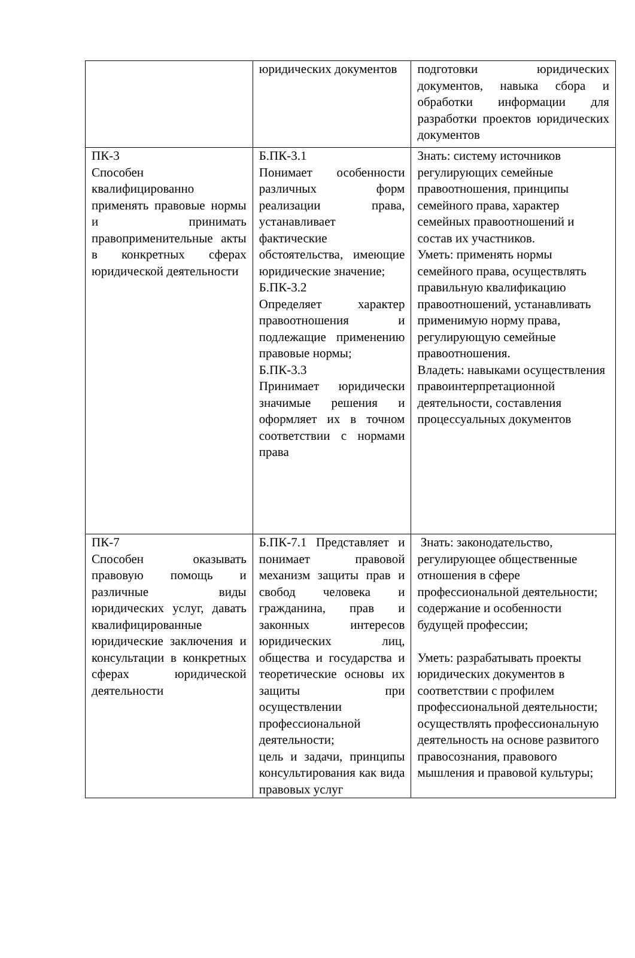| | юридических документов | подготовки юридических документов, навыка сбора и обработки информации для разработки проектов юридических документов |
| ПК-3 Способен квалифицированно применять правовые нормы и принимать правоприменительные акты в конкретных сферах юридической деятельности | Б.ПК-3.1 Понимает особенности различных форм реализации права, устанавливает фактические обстоятельства, имеющие юридические значение; Б.ПК-3.2 Определяет характер правоотношения и подлежащие применению правовые нормы; Б.ПК-3.3 Принимает юридически значимые решения и оформляет их в точном соответствии с нормами права | Знать: систему источников регулирующих семейные правоотношения, принципы семейного права, характер семейных правоотношений и состав их участников. Уметь: применять нормы семейного права, осуществлять правильную квалификацию правоотношений, устанавливать применимую норму права, регулирующую семейные правоотношения. Владеть: навыками осуществления правоинтерпретационной деятельности, составления процессуальных документов |
| ПК-7 Способен оказывать правовую помощь и различные виды юридических услуг, давать квалифицированные юридические заключения и консультации в конкретных сферах юридической деятельности | Б.ПК-7.1 Представляет и понимает правовой механизм защиты прав и свобод человека и гражданина, прав и законных интересов юридических лиц, общества и государства и теоретические основы их защиты при осуществлении профессиональной деятельности; цель и задачи, принципы консультирования как вида правовых услуг | Знать: законодательство, регулирующее общественные отношения в сфере профессиональной деятельности; содержание и особенности будущей профессии; Уметь: разрабатывать проекты юридических документов в соответствии с профилем профессиональной деятельности; осуществлять профессиональную деятельность на основе развитого правосознания, правового мышления и правовой культуры; |